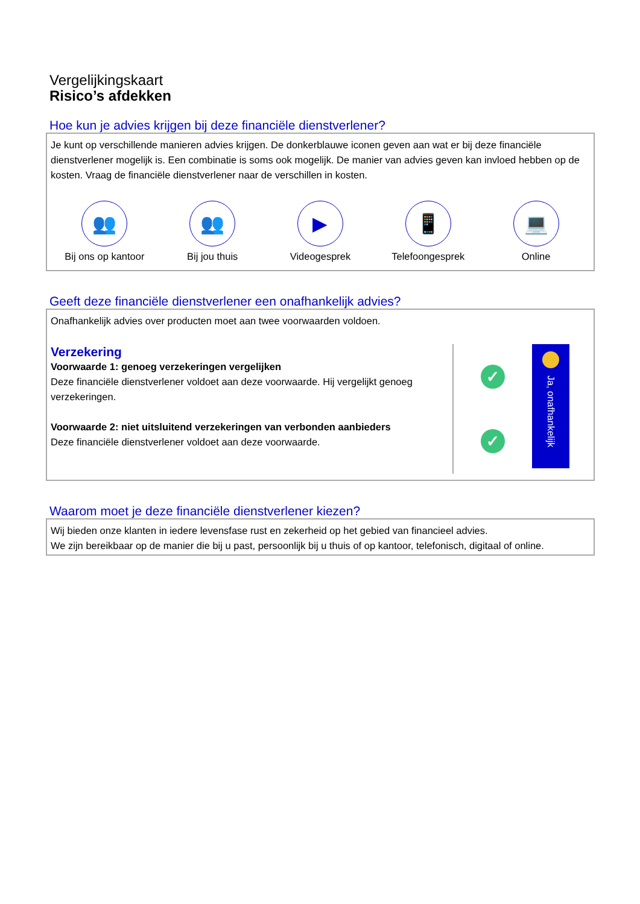Vergelijkingskaart
Risico’s afdekken
Hoe kun je advies krijgen bij deze financiële dienstverlener?
Je kunt op verschillende manieren advies krijgen. De donkerblauwe iconen geven aan wat er bij deze financiële dienstverlener mogelijk is. Een combinatie is soms ook mogelijk. De manier van advies geven kan invloed hebben op de kosten. Vraag de financiële dienstverlener naar de verschillen in kosten.
👥
Bij ons op kantoor
👥
Bij jou thuis
▶
Videogesprek
📱
Telefoongesprek
💻
Online
Geeft deze financiële dienstverlener een onafhankelijk advies?
Onafhankelijk advies over producten moet aan twee voorwaarden voldoen.
Verzekering
Voorwaarde 1: genoeg verzekeringen vergelijken
Deze financiële dienstverlener voldoet aan deze voorwaarde. Hij vergelijkt genoeg verzekeringen.
Voorwaarde 2: niet uitsluitend verzekeringen van verbonden aanbieders
Deze financiële dienstverlener voldoet aan deze voorwaarde.
✓
✓
Ja, onafhankelijk
Waarom moet je deze financiële dienstverlener kiezen?
Wij bieden onze klanten in iedere levensfase rust en zekerheid op het gebied van financieel advies.
We zijn bereikbaar op de manier die bij u past, persoonlijk bij u thuis of op kantoor, telefonisch, digitaal of online.